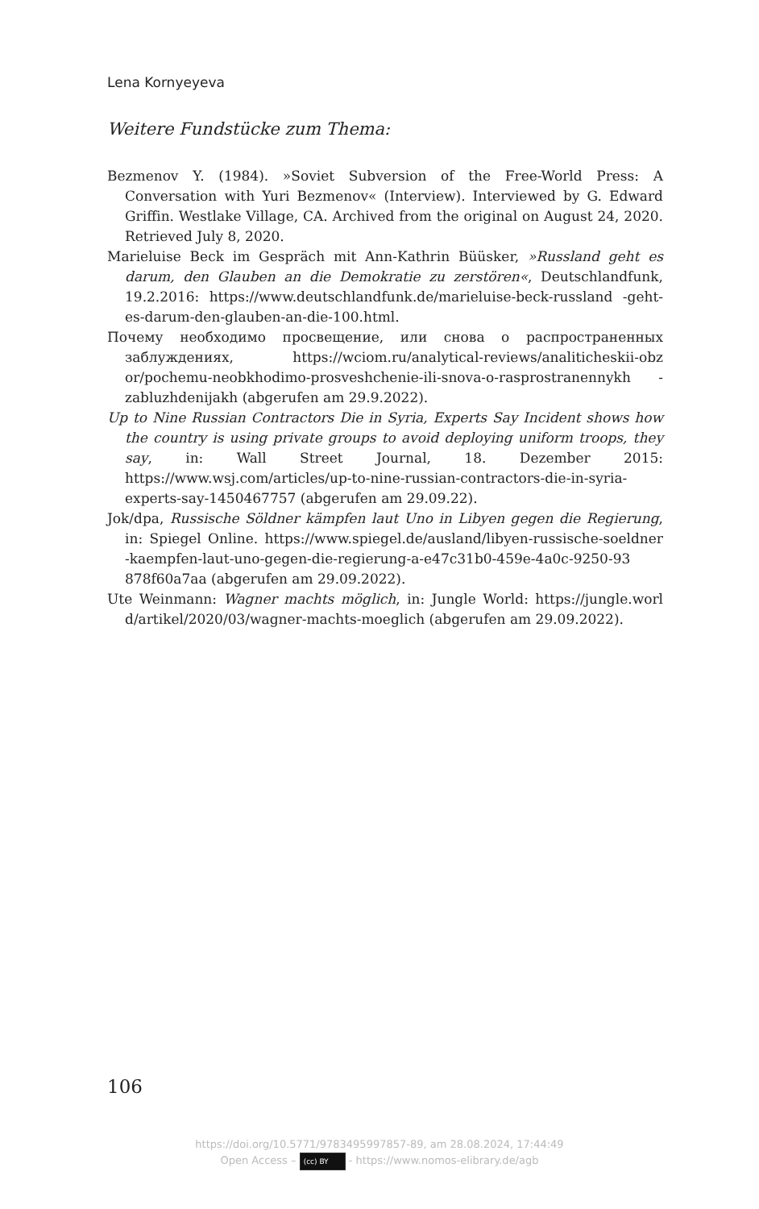Lena Kornyeyeva
Weitere Fundstücke zum Thema:
Bezmenov Y. (1984). »Soviet Subversion of the Free-World Press: A Conversation with Yuri Bezmenov« (Interview). Interviewed by G. Edward Griffin. Westlake Village, CA. Archived from the original on August 24, 2020. Retrieved July 8, 2020.
Marieluise Beck im Gespräch mit Ann-Kathrin Büüsker, »Russland geht es darum, den Glauben an die Demokratie zu zerstören«, Deutschlandfunk, 19.2.2016: https://www.deutschlandfunk.de/marieluise-beck-russland -geht-es-darum-den-glauben-an-die-100.html.
Почему необходимо просвещение, или снова о распространенных заблуждениях, https://wciom.ru/analytical-reviews/analiticheskii-obz or/pochemu-neobkhodimo-prosveshchenie-ili-snova-o-rasprostranennykh -zabluzhdenijakh (abgerufen am 29.9.2022).
Up to Nine Russian Contractors Die in Syria, Experts Say Incident shows how the country is using private groups to avoid deploying uniform troops, they say, in: Wall Street Journal, 18. Dezember 2015: https://www.wsj.com/articles/up-to-nine-russian-contractors-die-in-syria-experts-say-1450467757 (abgerufen am 29.09.22).
Jok/dpa, Russische Söldner kämpfen laut Uno in Libyen gegen die Regierung, in: Spiegel Online. https://www.spiegel.de/ausland/libyen-russische-soeldner -kaempfen-laut-uno-gegen-die-regierung-a-e47c31b0-459e-4a0c-9250-93 878f60a7aa (abgerufen am 29.09.2022).
Ute Weinmann: Wagner machts möglich, in: Jungle World: https://jungle.worl d/artikel/2020/03/wagner-machts-moeglich (abgerufen am 29.09.2022).
106
https://doi.org/10.5771/9783495997857-89, am 28.08.2024, 17:44:49
Open Access – (cc) BY - https://www.nomos-elibrary.de/agb